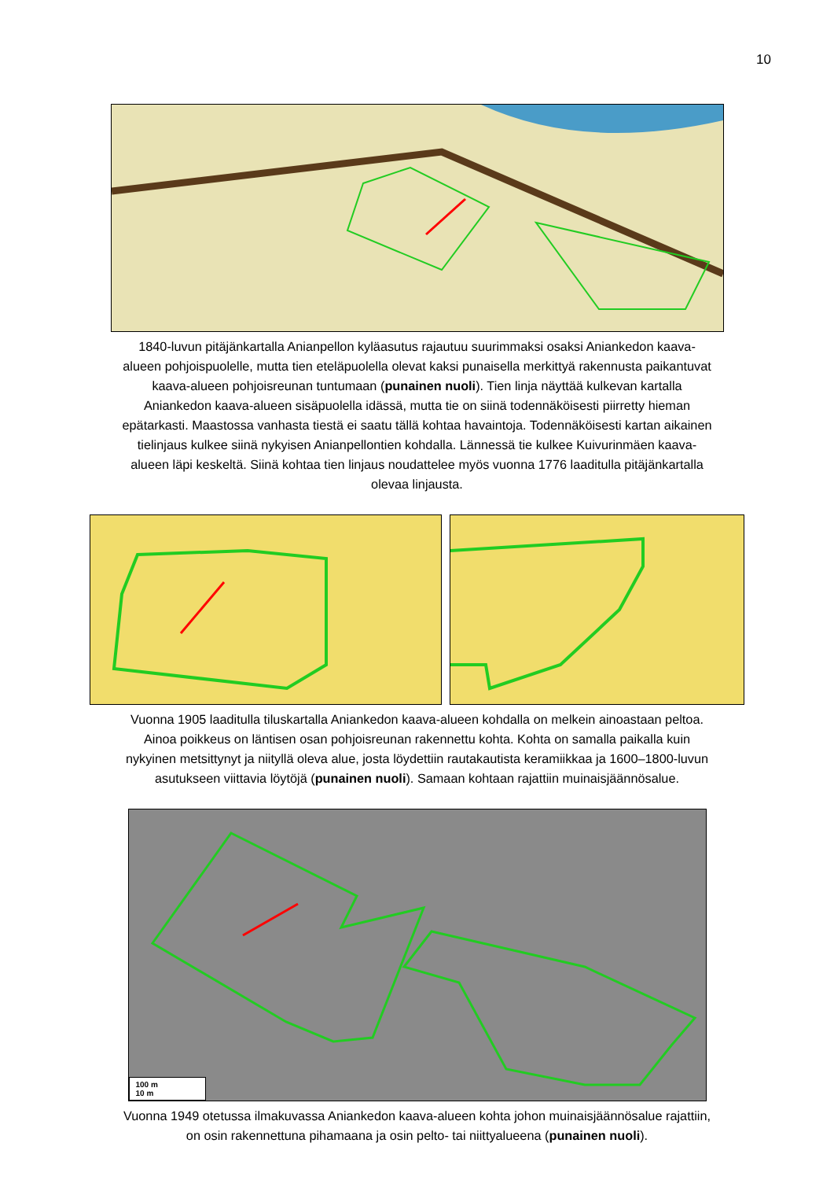10
1840-luvun pitäjänkartalla Anianpellon kyläasutus rajautuu suurimmaksi osaksi Aniankedon kaava-alueen pohjoispuolelle, mutta tien eteläpuolella olevat kaksi punaisella merkittyä rakennusta paikantuvat kaava-alueen pohjoisreunan tuntumaan (punainen nuoli). Tien linja näyttää kulkevan kartalla Aniankedon kaava-alueen sisäpuolella idässä, mutta tie on siinä todennäköisesti piirretty hieman epätarkasti. Maastossa vanhasta tiestä ei saatu tällä kohtaa havaintoja. Todennäköisesti kartan aikainen tielinjaus kulkee siinä nykyisen Anianpellontien kohdalla. Lännessä tie kulkee Kuivurinmäen kaava-alueen läpi keskeltä. Siinä kohtaa tien linjaus noudattelee myös vuonna 1776 laaditulla pitäjänkartalla olevaa linjausta.
Vuonna 1905 laaditulla tiluskartalla Aniankedon kaava-alueen kohdalla on melkein ainoastaan peltoa. Ainoa poikkeus on läntisen osan pohjoisreunan rakennettu kohta. Kohta on samalla paikalla kuin nykyinen metsittynyt ja niityllä oleva alue, josta löydettiin rautakautista keramiikkaa ja 1600–1800-luvun asutukseen viittavia löytöjä (punainen nuoli). Samaan kohtaan rajattiin muinaisjäännösalue.
100 m
10 m
Vuonna 1949 otetussa ilmakuvassa Aniankedon kaava-alueen kohta johon muinaisjäännösalue rajattiin, on osin rakennettuna pihamaana ja osin pelto- tai niittyalueena (punainen nuoli).